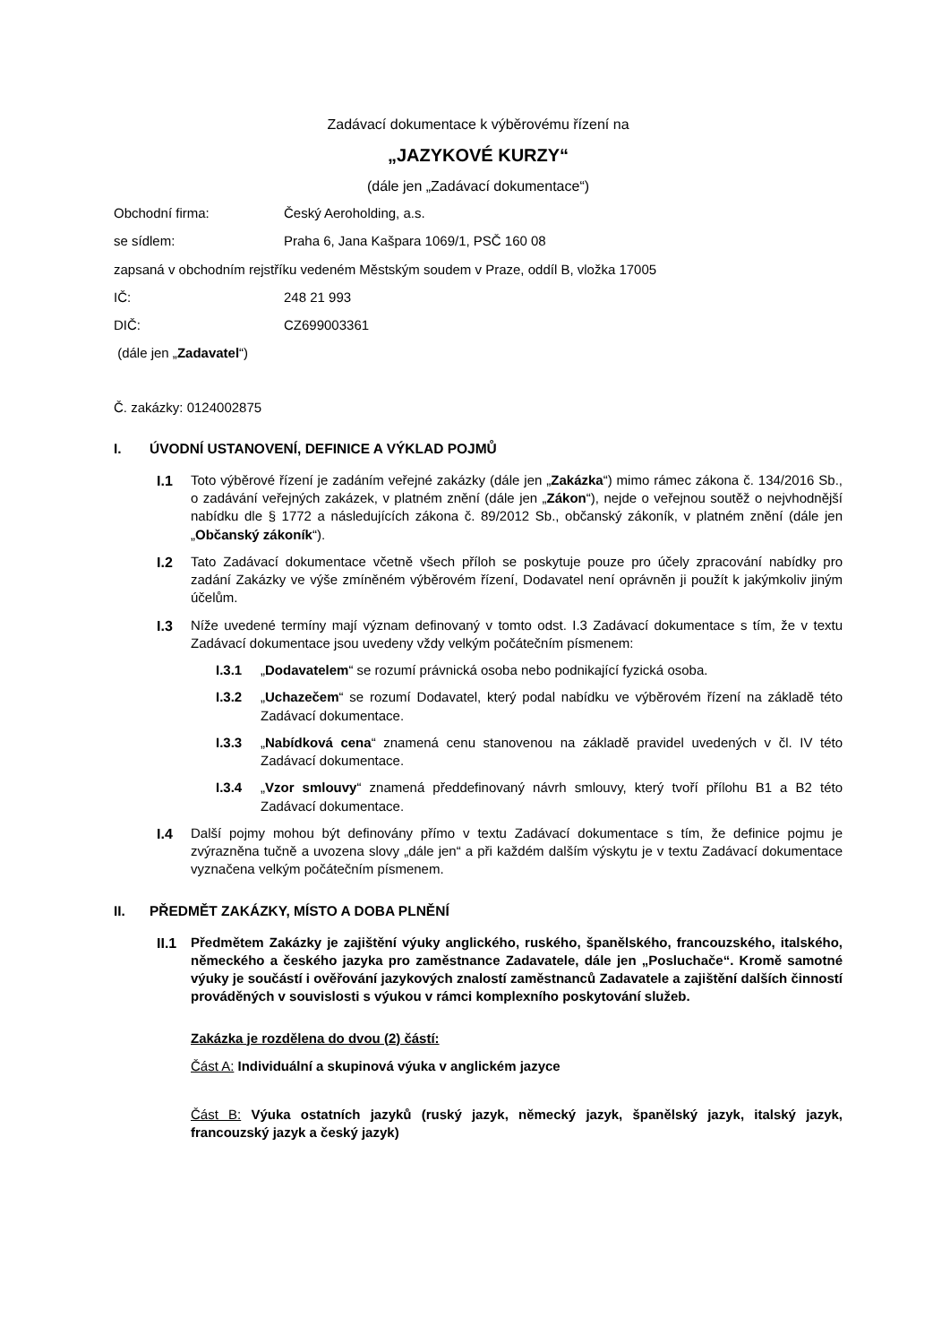Zadávací dokumentace k výběrovému řízení na
„JAZYKOVÉ KURZY“
(dále jen „Zadávací dokumentace“)
Obchodní firma: Český Aeroholding, a.s.
se sídlem: Praha 6, Jana Kašpara 1069/1, PSČ 160 08
zapsaná v obchodním rejstříku vedeném Městským soudem v Praze, oddíl B, vložka 17005
IČ: 248 21 993
DIČ: CZ699003361
(dále jen „Zadavatel“)
Č. zakázky: 0124002875
I. ÚVODNÍ USTANOVENÍ, DEFINICE A VÝKLAD POJMŮ
I.1 Toto výběrové řízení je zadáním veřejné zakázky (dále jen „Zakázka“) mimo rámec zákona č. 134/2016 Sb., o zadávání veřejných zakázek, v platném znění (dále jen „Zákon“), nejde o veřejnou soutěž o nejvhodnější nabídku dle § 1772 a následujících zákona č. 89/2012 Sb., občanský zákoník, v platném znění (dále jen „Občanský zákoník“).
I.2 Tato Zadávací dokumentace včetně všech příloh se poskytuje pouze pro účely zpracování nabídky pro zadání Zakázky ve výše zmíněném výběrovém řízení, Dodavatel není oprávněn ji použít k jakýmkoliv jiným účelům.
I.3 Níže uvedené termíny mají význam definovaný v tomto odst. I.3 Zadávací dokumentace s tím, že v textu Zadávací dokumentace jsou uvedeny vždy velkým počátečním písmenem:
I.3.1 „Dodavatelem“ se rozumí právnická osoba nebo podnikající fyzická osoba.
I.3.2 „Uchazečem“ se rozumí Dodavatel, který podal nabídku ve výběrovém řízení na základě této Zadávací dokumentace.
I.3.3 „Nabídková cena“ znamená cenu stanovenou na základě pravidel uvedených v čl. IV této Zadávací dokumentace.
I.3.4 „Vzor smlouvy“ znamená předdefinovaný návrh smlouvy, který tvoří přílohu B1 a B2 této Zadávací dokumentace.
I.4 Další pojmy mohou být definovány přímo v textu Zadávací dokumentace s tím, že definice pojmu je zvýrazněna tučně a uvozena slovy „dále jen“ a při každém dalším výskytu je v textu Zadávací dokumentace vyznačena velkým počátečním písmenem.
II. PŘEDMĚT ZAKÁZKY, MÍSTO A DOBA PLNĚNÍ
II.1 Předmětem Zakázky je zajištění výuky anglického, ruského, španělského, francouzského, italského, německého a českého jazyka pro zaměstnance Zadavatele, dále jen „Posluchače“. Kromě samotné výuky je součástí i ověřování jazykových znalostí zaměstnanců Zadavatele a zajištění dalších činností prováděných v souvislosti s výukou v rámci komplexního poskytování služeb.
Zakázka je rozdělena do dvou (2) částí:
Část A: Individuální a skupinová výuka v anglickém jazyce
Část B: Výuka ostatních jazyků (ruský jazyk, německý jazyk, španělský jazyk, italský jazyk, francouzský jazyk a český jazyk)